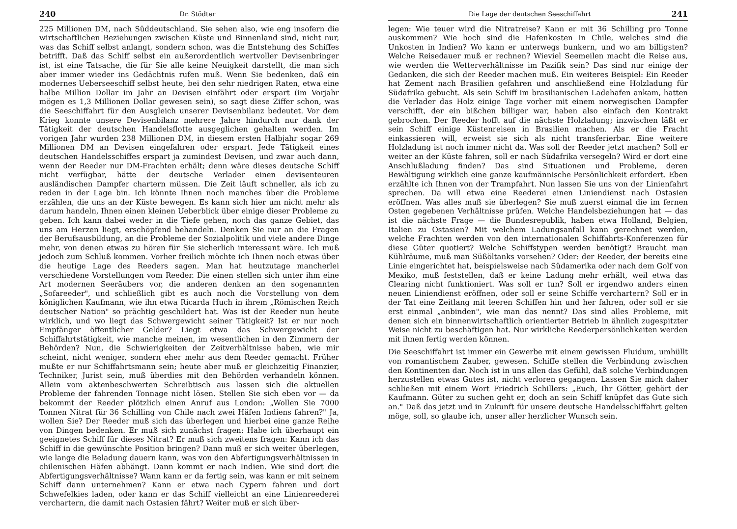240 Dr. Stödter
225 Millionen DM, nach Süddeutschland. Sie sehen also, wie eng insofern die wirtschaftlichen Beziehungen zwischen Küste und Binnenland sind, nicht nur, was das Schiff selbst anlangt, sondern schon, was die Entstehung des Schiffes betrifft. Daß das Schiff selbst ein außerordentlich wertvoller Devisenbringer ist, ist eine Tatsache, die für Sie alle keine Neuigkeit darstellt, die man sich aber immer wieder ins Gedächtnis rufen muß. Wenn Sie bedenken, daß ein modernes Ueberseeschiff selbst heute, bei den sehr niedrigen Raten, etwa eine halbe Million Dollar im Jahr an Devisen einfährt oder erspart (im Vorjahr mögen es 1,3 Millionen Dollar gewesen sein), so sagt diese Ziffer schon, was die Seeschiffahrt für den Ausgleich unserer Devisenbilanz bedeutet. Vor dem Krieg konnte unsere Devisenbilanz mehrere Jahre hindurch nur dank der Tätigkeit der deutschen Handelsflotte ausgeglichen gehalten werden. Im vorigen Jahr wurden 238 Millionen DM, in diesem ersten Halbjahr sogar 269 Millionen DM an Devisen eingefahren oder erspart. Jede Tätigkeit eines deutschen Handelsschiffes erspart ja zumindest Devisen, und zwar auch dann, wenn der Reeder nur DM-Frachten erhält; denn wäre dieses deutsche Schiff nicht verfügbar, hätte der deutsche Verlader einen devisenteuren ausländischen Dampfer chartern müssen. Die Zeit läuft schneller, als ich zu reden in der Lage bin. Ich könnte Ihnen noch manches über die Probleme erzählen, die uns an der Küste bewegen. Es kann sich hier um nicht mehr als darum handeln, Ihnen einen kleinen Ueberblick über einige dieser Probleme zu geben. Ich kann dabei weder in die Tiefe gehen, noch das ganze Gebiet, das uns am Herzen liegt, erschöpfend behandeln. Denken Sie nur an die Fragen der Berufsausbildung, an die Probleme der Sozialpolitik und viele andere Dinge mehr, von denen etwas zu hören für Sie sicherlich interessant wäre. Ich muß jedoch zum Schluß kommen. Vorher freilich möchte ich Ihnen noch etwas über die heutige Lage des Reeders sagen. Man hat heutzutage mancherlei verschiedene Vorstellungen vom Reeder. Die einen stellen sich unter ihm eine Art modernen Seeräubers vor, die anderen denken an den sogenannten „Sofareeder", und schließlich gibt es auch noch die Vorstellung von dem königlichen Kaufmann, wie ihn etwa Ricarda Huch in ihrem „Römischen Reich deutscher Nation" so prächtig geschildert hat. Was ist der Reeder nun heute wirklich, und wo liegt das Schwergewicht seiner Tätigkeit? Ist er nur noch Empfänger öffentlicher Gelder? Liegt etwa das Schwergewicht der Schiffahrtstätigkeit, wie manche meinen, im wesentlichen in den Zimmern der Behörden? Nun, die Schwierigkeiten der Zeitverhältnisse haben, wie mir scheint, nicht weniger, sondern eher mehr aus dem Reeder gemacht. Früher mußte er nur Schiffahrtsmann sein; heute aber muß er gleichzeitig Finanzier, Techniker, Jurist sein, muß überdies mit den Behörden verhandeln können. Allein vom aktenbeschwerten Schreibtisch aus lassen sich die aktuellen Probleme der fahrenden Tonnage nicht lösen. Stellen Sie sich eben vor — da bekommt der Reeder plötzlich einen Anruf aus London: „Wollen Sie 7000 Tonnen Nitrat für 36 Schilling von Chile nach zwei Häfen Indiens fahren?" Ja, wollen Sie? Der Reeder muß sich das überlegen und hierbei eine ganze Reihe von Dingen bedenken. Er muß sich zunächst fragen: Habe ich überhaupt ein geeignetes Schiff für dieses Nitrat? Er muß sich zweitens fragen: Kann ich das Schiff in die gewünschte Position bringen? Dann muß er sich weiter überlegen, wie lange die Beladung dauern kann, was von den Abfertigungsverhältnissen in chilenischen Häfen abhängt. Dann kommt er nach Indien. Wie sind dort die Abfertigungsverhältnisse? Wann kann er da fertig sein, was kann er mit seinem Schiff dann unternehmen? Kann er etwa nach Cypern fahren und dort Schwefelkies laden, oder kann er das Schiff vielleicht an eine Linienreederei verchartern, die damit nach Ostasien fährt? Weiter muß er sich über-
Die Lage der deutschen Seeschiffahrt 241
legen: Wie teuer wird die Nitratreise? Kann er mit 36 Schilling pro Tonne auskommen? Wie hoch sind die Hafenkosten in Chile, welches sind die Unkosten in Indien? Wo kann er unterwegs bunkern, und wo am billigsten? Welche Reisedauer muß er rechnen? Wieviel Seemeilen macht die Reise aus, wie werden die Wetterverhältnisse im Pazifik sein? Das sind nur einige der Gedanken, die sich der Reeder machen muß. Ein weiteres Beispiel: Ein Reeder hat Zement nach Brasilien gefahren und anschließend eine Holzladung für Südafrika gebucht. Als sein Schiff im brasilianischen Ladehafen ankam, hatten die Verlader das Holz einige Tage vorher mit einem norwegischen Dampfer verschifft, der ein bißchen billiger war, haben also einfach den Kontrakt gebrochen. Der Reeder hofft auf die nächste Holzladung; inzwischen läßt er sein Schiff einige Küstenreisen in Brasilien machen. Als er die Fracht einkassieren will, erweist sie sich als nicht transferierbar. Eine weitere Holzladung ist noch immer nicht da. Was soll der Reeder jetzt machen? Soll er weiter an der Küste fahren, soll er nach Südafrika versegeln? Wird er dort eine Anschlußladung finden? Das sind Situationen und Probleme, deren Bewältigung wirklich eine ganze kaufmännische Persönlichkeit erfordert. Eben erzählte ich Ihnen von der Trampfahrt. Nun lassen Sie uns von der Linienfahrt sprechen. Da will etwa eine Reederei einen Liniendienst nach Ostasien eröffnen. Was alles muß sie überlegen? Sie muß zuerst einmal die im fernen Osten gegebenen Verhältnisse prüfen. Welche Handelsbeziehungen hat — das ist die nächste Frage — die Bundesrepublik, haben etwa Holland, Belgien, Italien zu Ostasien? Mit welchem Ladungsanfall kann gerechnet werden, welche Frachten werden von den internationalen Schiffahrts-Konferenzen für diese Güter quotiert? Welche Schiffstypen werden benötigt? Braucht man Kühlräume, muß man Süßöltanks vorsehen? Oder: der Reeder, der bereits eine Linie eingerichtet hat, beispielsweise nach Südamerika oder nach dem Golf von Mexiko, muß feststellen, daß er keine Ladung mehr erhält, weil etwa das Clearing nicht funktioniert. Was soll er tun? Soll er irgendwo anders einen neuen Liniendienst eröffnen, oder soll er seine Schiffe verchartern? Soll er in der Tat eine Zeitlang mit leeren Schiffen hin und her fahren, oder soll er sie erst einmal „anbinden", wie man das nennt? Das sind alles Probleme, mit denen sich ein binnenwirtschaftlich orientierter Betrieb in ähnlich zugespitzter Weise nicht zu beschäftigen hat. Nur wirkliche Reederpersönlichkeiten werden mit ihnen fertig werden können.
Die Seeschiffahrt ist immer ein Gewerbe mit einem gewissen Fluidum, umhüllt von romantischem Zauber, gewesen. Schiffe stellen die Verbindung zwischen den Kontinenten dar. Noch ist in uns allen das Gefühl, daß solche Verbindungen herzustellen etwas Gutes ist, nicht verloren gegangen. Lassen Sie mich daher schließen mit einem Wort Friedrich Schillers: „Euch, Ihr Götter, gehört der Kaufmann. Güter zu suchen geht er, doch an sein Schiff knüpfet das Gute sich an." Daß das jetzt und in Zukunft für unsere deutsche Handelsschiffahrt gelten möge, soll, so glaube ich, unser aller herzlicher Wunsch sein.